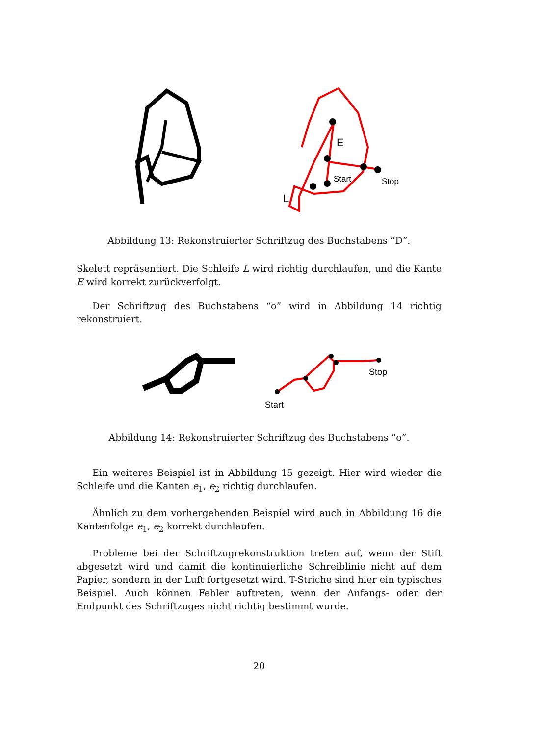E
Start
Stop
L
Abbildung 13: Rekonstruierter Schriftzug des Buchstabens “D”.
Skelett repräsentiert. Die Schleife L wird richtig durchlaufen, und die Kante E wird korrekt zurückverfolgt.
Der Schriftzug des Buchstabens “o” wird in Abbildung 14 richtig rekonstruiert.
Start
Stop
Abbildung 14: Rekonstruierter Schriftzug des Buchstabens “o”.
Ein weiteres Beispiel ist in Abbildung 15 gezeigt. Hier wird wieder die Schleife und die Kanten e<sub>1</sub>, e<sub>2</sub> richtig durchlaufen.
Ähnlich zu dem vorhergehenden Beispiel wird auch in Abbildung 16 die Kantenfolge e<sub>1</sub>, e<sub>2</sub> korrekt durchlaufen.
Probleme bei der Schriftzugrekonstruktion treten auf, wenn der Stift abgesetzt wird und damit die kontinuierliche Schreiblinie nicht auf dem Papier, sondern in der Luft fortgesetzt wird. T-Striche sind hier ein typisches Beispiel. Auch können Fehler auftreten, wenn der Anfangs- oder der Endpunkt des Schriftzuges nicht richtig bestimmt wurde.
20